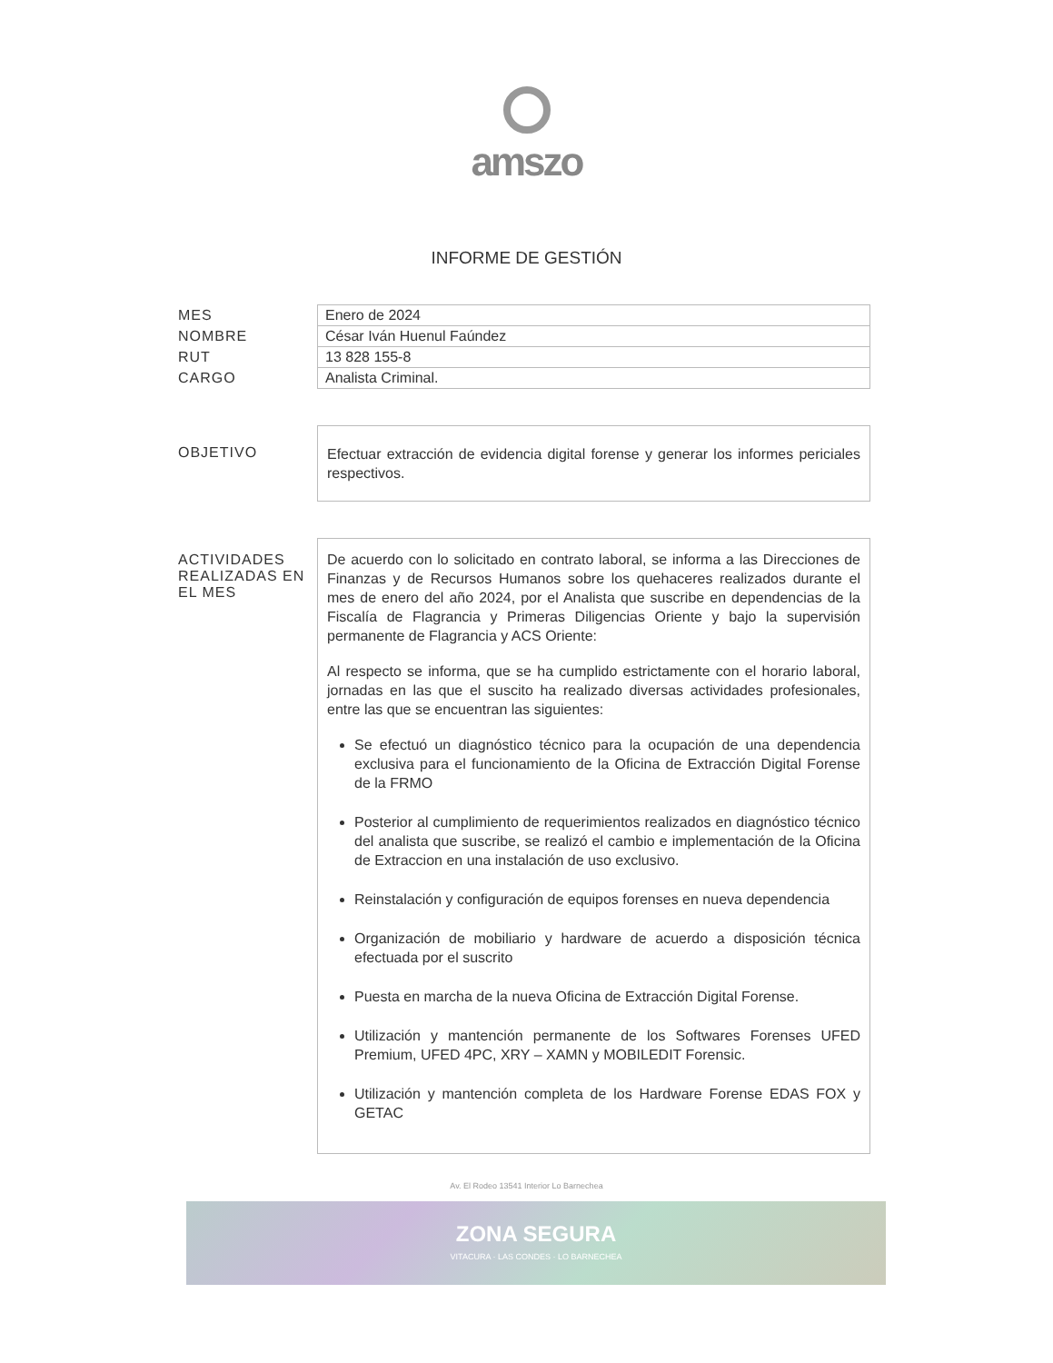amszo
INFORME DE GESTIÓN
| MES | Enero de 2024 |
| NOMBRE | César Iván Huenul Faúndez |
| RUT | 13 828 155-8 |
| CARGO | Analista Criminal. |
| OBJETIVO | Efectuar extracción de evidencia digital forense y generar los informes periciales respectivos. |
| ACTIVIDADES REALIZADAS EN EL MES | De acuerdo con lo solicitado en contrato laboral, se informa a las Direcciones de Finanzas y de Recursos Humanos sobre los quehaceres realizados durante el mes de enero del año 2024, por el Analista que suscribe en dependencias de la Fiscalía de Flagrancia y Primeras Diligencias Oriente y bajo la supervisión permanente de Flagrancia y ACS Oriente: Al respecto se informa, que se ha cumplido estrictamente con el horario laboral, jornadas en las que el suscito ha realizado diversas actividades profesionales, entre las que se encuentran las siguientes: Se efectuó un diagnóstico técnico para la ocupación de una dependencia exclusiva para el funcionamiento de la Oficina de Extracción Digital Forense de la FRMO Posterior al cumplimiento de requerimientos realizados en diagnóstico técnico del analista que suscribe, se realizó el cambio e implementación de la Oficina de Extraccion en una instalación de uso exclusivo. Reinstalación y configuración de equipos forenses en nueva dependencia Organización de mobiliario y hardware de acuerdo a disposición técnica efectuada por el suscrito Puesta en marcha de la nueva Oficina de Extracción Digital Forense. Utilización y mantención permanente de los Softwares Forenses UFED Premium, UFED 4PC, XRY – XAMN y MOBILEDIT Forensic. Utilización y mantención completa de los Hardware Forense EDAS FOX y GETAC |
Av. El Rodeo 13541 Interior Lo Barnechea
ZONA SEGURA
VITACURA · LAS CONDES · LO BARNECHEA